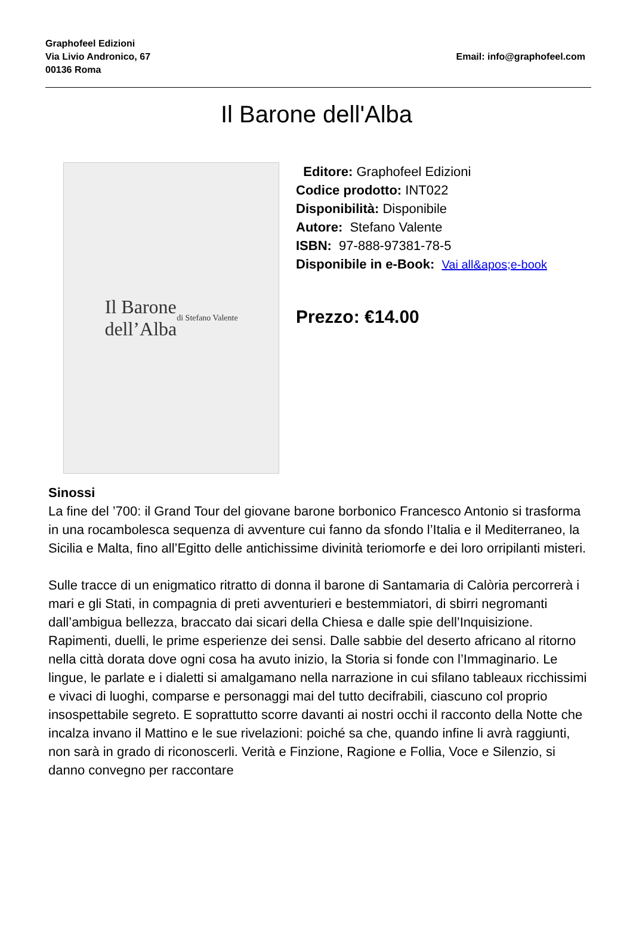Graphofeel Edizioni
Via Livio Andronico, 67
00136 Roma
Email: info@graphofeel.com
Il Barone dell'Alba
Il Barone
dell’Alba
di Stefano Valente
Editore: Graphofeel Edizioni
Codice prodotto: INT022
Disponibilità: Disponibile
Autore: Stefano Valente
ISBN: 97-888-97381-78-5
Disponibile in e-Book: Vai all&apos;e-book
Prezzo: €14.00
Sinossi
La fine del ’700: il Grand Tour del giovane barone borbonico Francesco Antonio si trasforma in una rocambolesca sequenza di avventure cui fanno da sfondo l’Italia e il Mediterraneo, la Sicilia e Malta, fino all’Egitto delle antichissime divinità teriomorfe e dei loro orripilanti misteri.
Sulle tracce di un enigmatico ritratto di donna il barone di Santamaria di Calòria percorrerà i mari e gli Stati, in compagnia di preti avventurieri e bestemmiatori, di sbirri negromanti dall’ambigua bellezza, braccato dai sicari della Chiesa e dalle spie dell’Inquisizione. Rapimenti, duelli, le prime esperienze dei sensi. Dalle sabbie del deserto africano al ritorno nella città dorata dove ogni cosa ha avuto inizio, la Storia si fonde con l’Immaginario. Le lingue, le parlate e i dialetti si amalgamano nella narrazione in cui sfilano tableaux ricchissimi e vivaci di luoghi, comparse e personaggi mai del tutto decifrabili, ciascuno col proprio insospettabile segreto. E soprattutto scorre davanti ai nostri occhi il racconto della Notte che incalza invano il Mattino e le sue rivelazioni: poiché sa che, quando infine li avrà raggiunti, non sarà in grado di riconoscerli. Verità e Finzione, Ragione e Follia, Voce e Silenzio, si danno convegno per raccontare